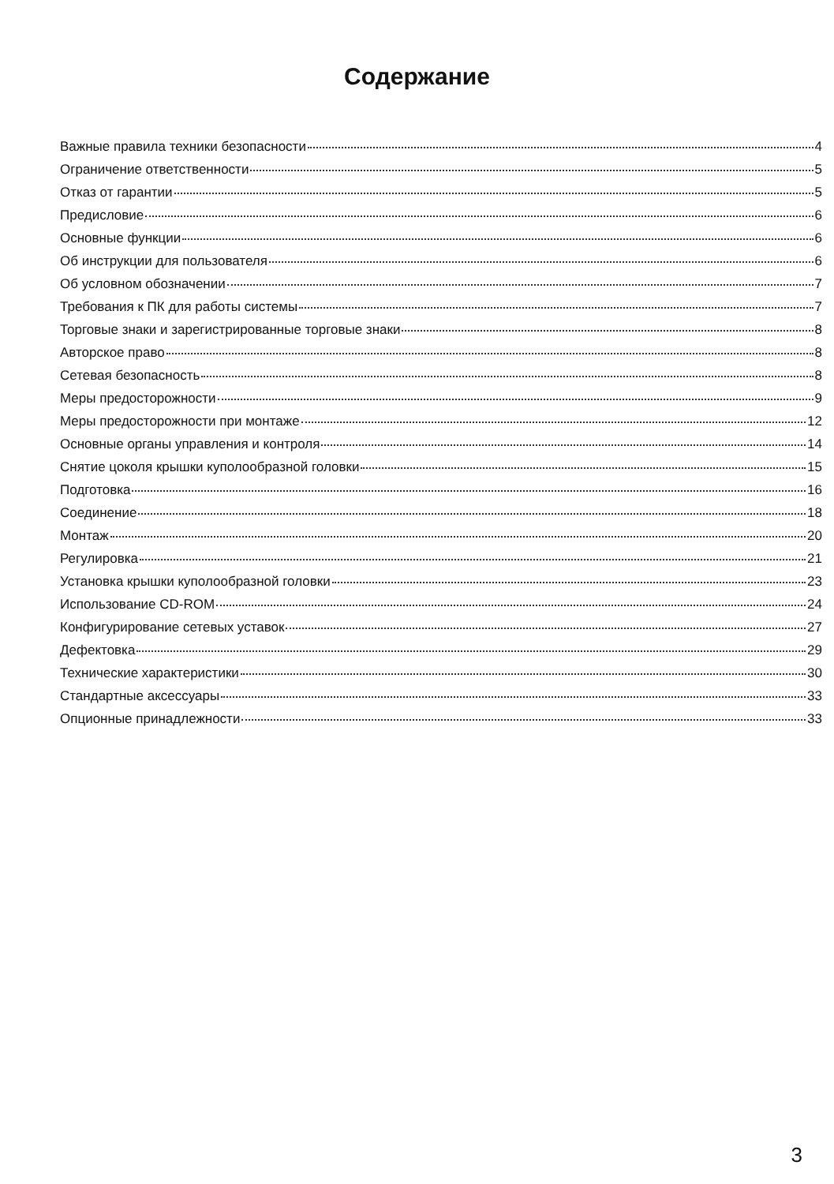Содержание
Важные правила техники безопасности 4
Ограничение ответственности 5
Отказ от гарантии 5
Предисловие 6
Основные функции 6
Об инструкции для пользователя 6
Об условном обозначении 7
Требования к ПК для работы системы 7
Торговые знаки и зарегистрированные торговые знаки 8
Авторское право 8
Сетевая безопасность 8
Меры предосторожности 9
Меры предосторожности при монтаже 12
Основные органы управления и контроля 14
Снятие цоколя крышки куполообразной головки 15
Подготовка 16
Соединение 18
Монтаж 20
Регулировка 21
Установка крышки куполообразной головки 23
Использование CD-ROM 24
Конфигурирование сетевых уставок 27
Дефектовка 29
Технические характеристики 30
Стандартные аксессуары 33
Опционные принадлежности 33
3